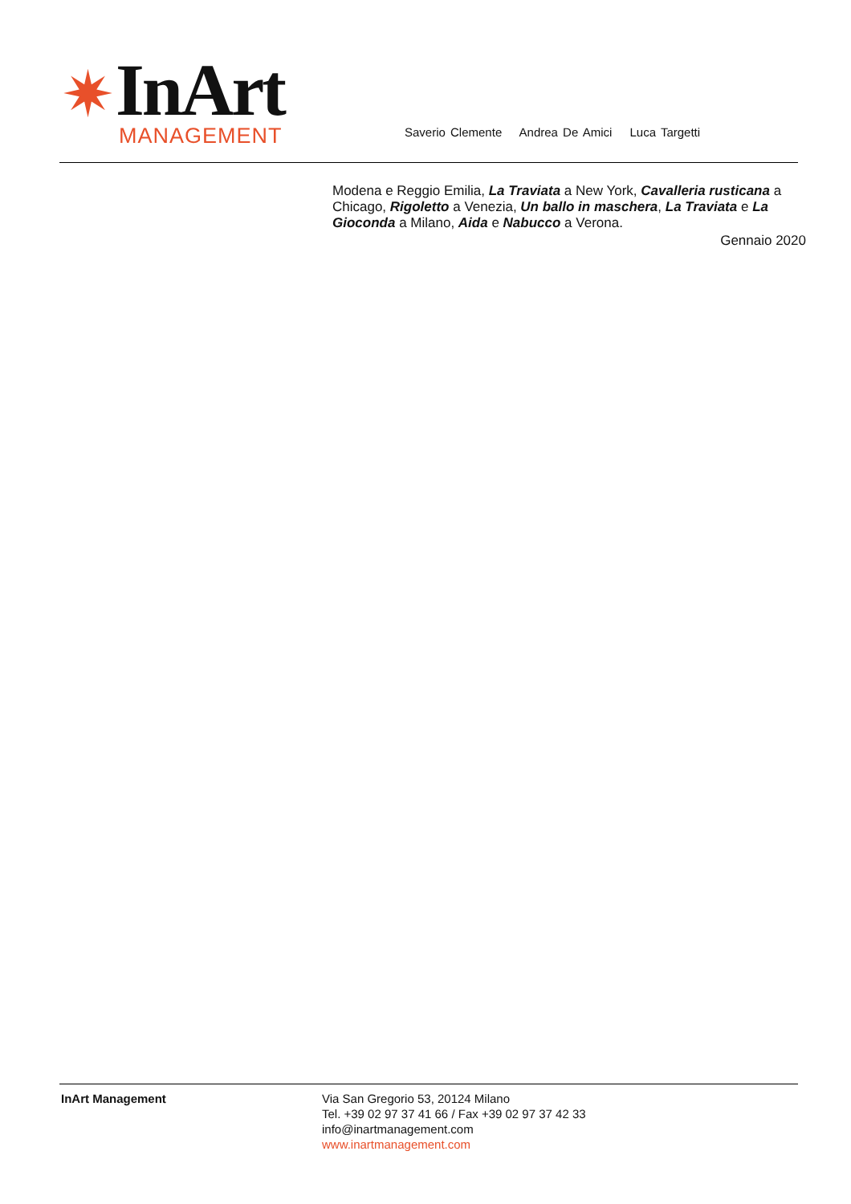✷
InArt
MANAGEMENT
Saverio Clemente Andrea De Amici Luca Targetti
Modena e Reggio Emilia, La Traviata a New York, Cavalleria rusticana a Chicago, Rigoletto a Venezia, Un ballo in maschera, La Traviata e La Gioconda a Milano, Aida e Nabucco a Verona.
Gennaio 2020
InArt Management Via San Gregorio 53, 20124 Milano
Tel. +39 02 97 37 41 66 / Fax +39 02 97 37 42 33
info@inartmanagement.com
www.inartmanagement.com